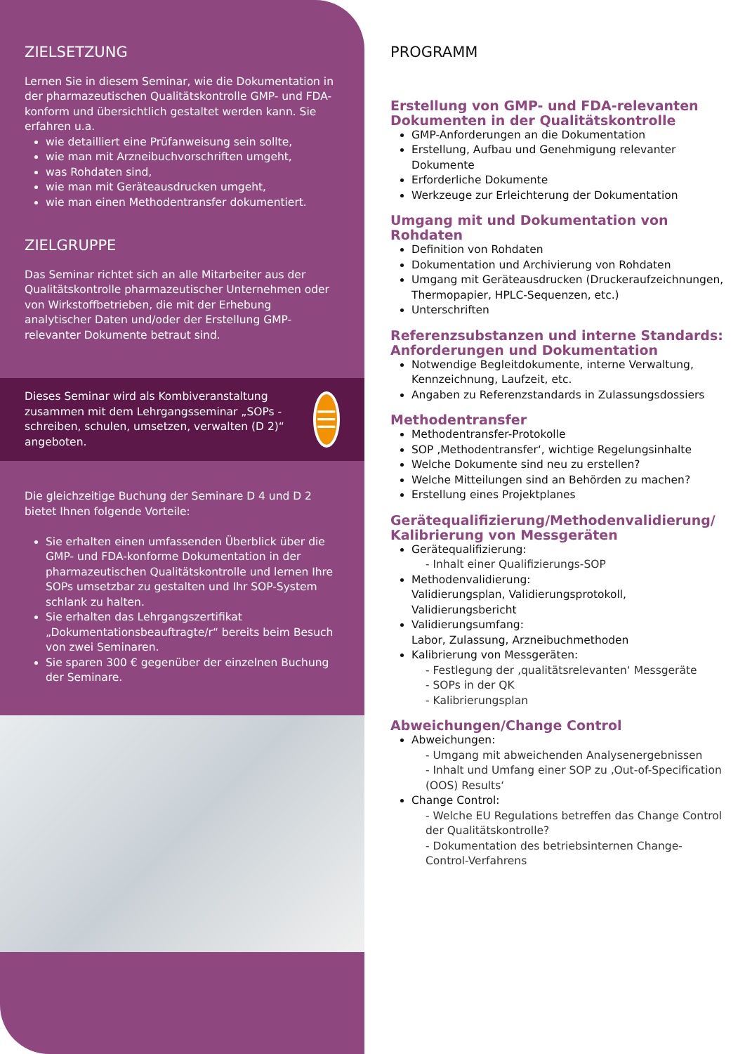ZIELSETZUNG
Lernen Sie in diesem Seminar, wie die Dokumentation in der pharmazeutischen Qualitätskontrolle GMP- und FDA-konform und übersichtlich gestaltet werden kann. Sie erfahren u.a.
wie detailliert eine Prüfanweisung sein sollte,
wie man mit Arzneibuchvorschriften umgeht,
was Rohdaten sind,
wie man mit Geräteausdrucken umgeht,
wie man einen Methodentransfer dokumentiert.
ZIELGRUPPE
Das Seminar richtet sich an alle Mitarbeiter aus der Qualitätskontrolle pharmazeutischer Unternehmen oder von Wirkstoffbetrieben, die mit der Erhebung analytischer Daten und/oder der Erstellung GMP-relevanter Dokumente betraut sind.
Dieses Seminar wird als Kombiveranstaltung zusammen mit dem Lehrgangsseminar „SOPs - schreiben, schulen, umsetzen, verwalten (D 2)“ angeboten.
☰
Die gleichzeitige Buchung der Seminare D 4 und D 2 bietet Ihnen folgende Vorteile:
Sie erhalten einen umfassenden Überblick über die GMP- und FDA-konforme Dokumentation in der pharmazeutischen Qualitätskontrolle und lernen Ihre SOPs umsetzbar zu gestalten und Ihr SOP-System schlank zu halten.
Sie erhalten das Lehrgangszertifikat „Dokumentationsbeauftragte/r“ bereits beim Besuch von zwei Seminaren.
Sie sparen 300 € gegenüber der einzelnen Buchung der Seminare.
PROGRAMM
Erstellung von GMP- und FDA-relevanten Dokumenten in der Qualitätskontrolle
GMP-Anforderungen an die Dokumentation
Erstellung, Aufbau und Genehmigung relevanter Dokumente
Erforderliche Dokumente
Werkzeuge zur Erleichterung der Dokumentation
Umgang mit und Dokumentation von Rohdaten
Definition von Rohdaten
Dokumentation und Archivierung von Rohdaten
Umgang mit Geräteausdrucken (Druckeraufzeichnungen, Thermopapier, HPLC-Sequenzen, etc.)
Unterschriften
Referenzsubstanzen und interne Standards: Anforderungen und Dokumentation
Notwendige Begleitdokumente, interne Verwaltung, Kennzeichnung, Laufzeit, etc.
Angaben zu Referenzstandards in Zulassungsdossiers
Methodentransfer
Methodentransfer-Protokolle
SOP ‚Methodentransfer‘, wichtige Regelungsinhalte
Welche Dokumente sind neu zu erstellen?
Welche Mitteilungen sind an Behörden zu machen?
Erstellung eines Projektplanes
Gerätequalifizierung/Methodenvalidierung/ Kalibrierung von Messgeräten
Gerätequalifizierung:
- Inhalt einer Qualifizierungs-SOP
Methodenvalidierung:
Validierungsplan, Validierungsprotokoll, Validierungsbericht
Validierungsumfang:
Labor, Zulassung, Arzneibuchmethoden
Kalibrierung von Messgeräten:
- Festlegung der ‚qualitätsrelevanten‘ Messgeräte
- SOPs in der QK
- Kalibrierungsplan
Abweichungen/Change Control
Abweichungen:
- Umgang mit abweichenden Analysenergebnissen
- Inhalt und Umfang einer SOP zu ‚Out-of-Specification (OOS) Results‘
Change Control:
- Welche EU Regulations betreffen das Change Control der Qualitätskontrolle?
- Dokumentation des betriebsinternen Change-Control-Verfahrens